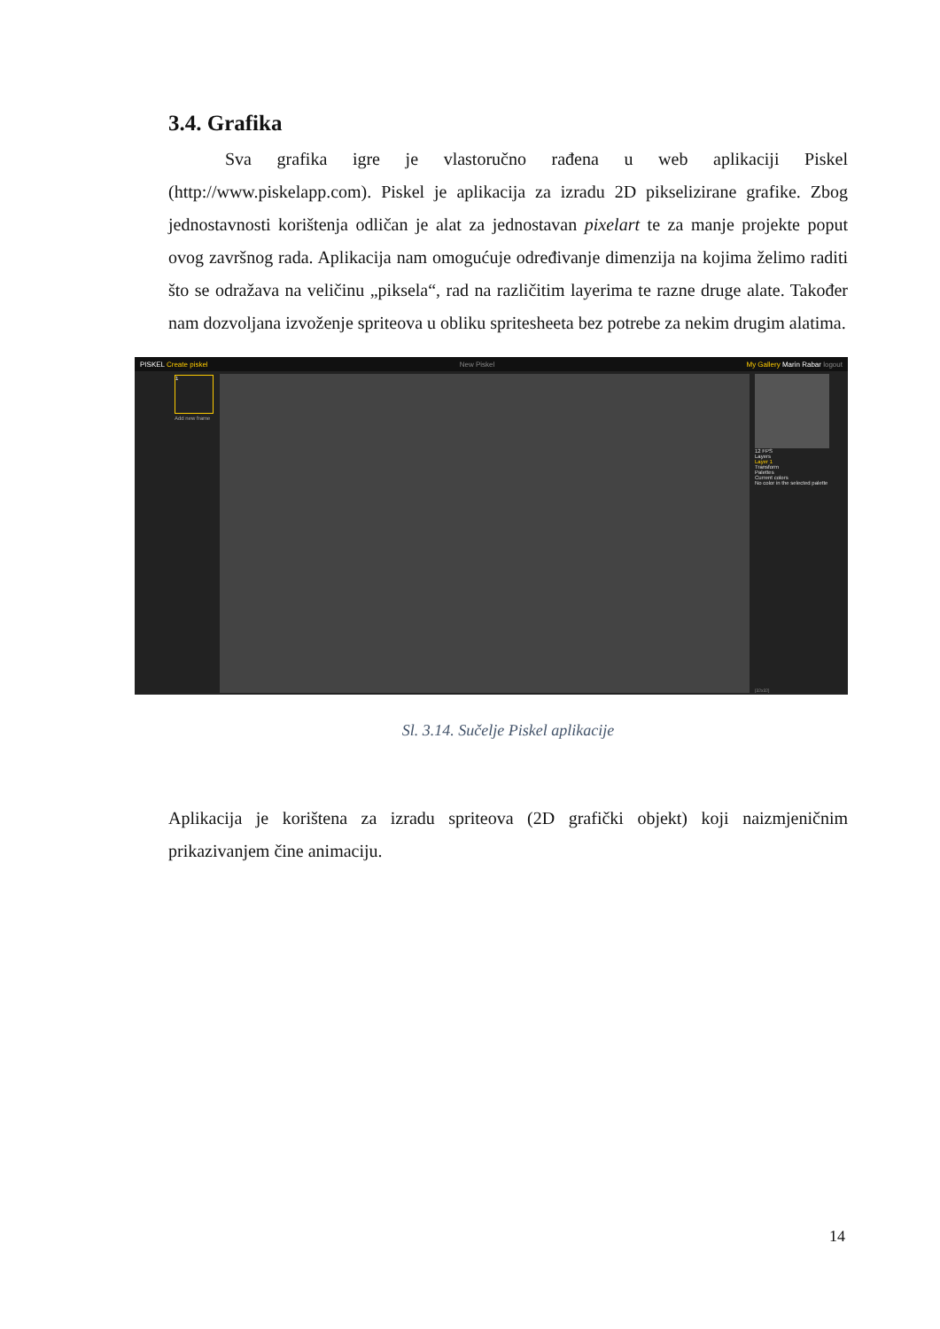3.4. Grafika
Sva grafika igre je vlastoručno rađena u web aplikaciji Piskel (http://www.piskelapp.com). Piskel je aplikacija za izradu 2D pikselizirane grafike. Zbog jednostavnosti korištenja odličan je alat za jednostavan pixelart te za manje projekte poput ovog završnog rada. Aplikacija nam omogućuje određivanje dimenzija na kojima želimo raditi što se odražava na veličinu „piksela“, rad na različitim layerima te razne druge alate. Također nam dozvoljana izvoženje spriteova u obliku spritesheeta bez potrebe za nekim drugim alatima.
PISKEL Create piskel New Piskel My Gallery Marin Rabar logout
12 FPS
Layers
Layer 1
Transform
Palettes
Current colors
No color in the selected palette
1
Add new frame
[32x32]
Sl. 3.14. Sučelje Piskel aplikacije
Aplikacija je korištena za izradu spriteova (2D grafički objekt) koji naizmjeničnim prikazivanjem čine animaciju.
14